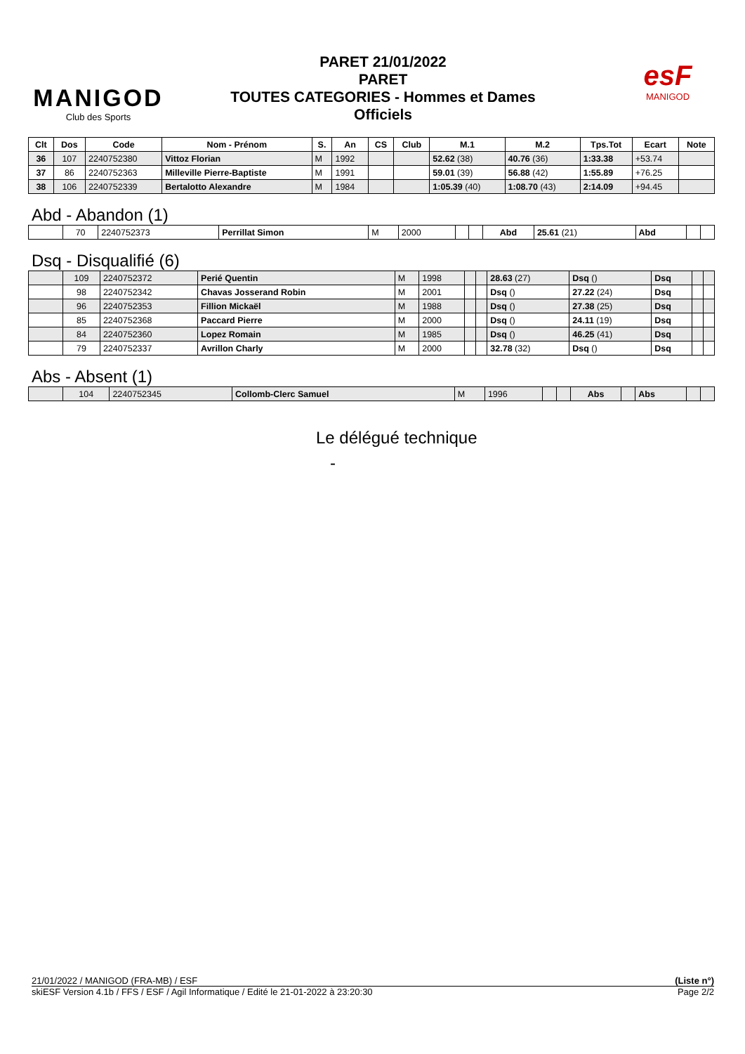MANIGOD
Club des Sports
PARET 21/01/2022
PARET
TOUTES CATEGORIES - Hommes et Dames
Officiels
esF
MANIGOD
| Clt | Dos | Code | Nom - Prénom | S. | An | CS | Club | M.1 | M.2 | Tps.Tot | Ecart | Note |
| --- | --- | --- | --- | --- | --- | --- | --- | --- | --- | --- | --- | --- |
| 36 | 107 | 2240752380 | Vittoz Florian | M | 1992 | | | 52.62 (38) | 40.76 (36) | 1:33.38 | +53.74 | |
| 37 | 86 | 2240752363 | Milleville Pierre-Baptiste | M | 1991 | | | 59.01 (39) | 56.88 (42) | 1:55.89 | +76.25 | |
| 38 | 106 | 2240752339 | Bertalotto Alexandre | M | 1984 | | | 1:05.39 (40) | 1:08.70 (43) | 2:14.09 | +94.45 | |
Abd - Abandon (1)
| | 70 | 2240752373 | Perrillat Simon | M | 2000 | | | Abd | 25.61 (21) | Abd | | |
Dsq - Disqualifié (6)
| | 109 | 2240752372 | Perié Quentin | M | 1998 | | | 28.63 (27) | Dsq () | Dsq | | |
| | 98 | 2240752342 | Chavas Josserand Robin | M | 2001 | | | Dsq () | 27.22 (24) | Dsq | | |
| | 96 | 2240752353 | Fillion Mickaël | M | 1988 | | | Dsq () | 27.38 (25) | Dsq | | |
| | 85 | 2240752368 | Paccard Pierre | M | 2000 | | | Dsq () | 24.11 (19) | Dsq | | |
| | 84 | 2240752360 | Lopez Romain | M | 1985 | | | Dsq () | 46.25 (41) | Dsq | | |
| | 79 | 2240752337 | Avrillon Charly | M | 2000 | | | 32.78 (32) | Dsq () | Dsq | | |
Abs - Absent (1)
| | 104 | 2240752345 | Collomb-Clerc Samuel | M | 1996 | | | Abs | | Abs | | |
Le délégué technique
-
21/01/2022 / MANIGOD (FRA-MB) / ESF (Liste n°)
skiESF Version 4.1b / FFS / ESF / Agil Informatique / Edité le 21-01-2022 à 23:20:30 Page 2/2